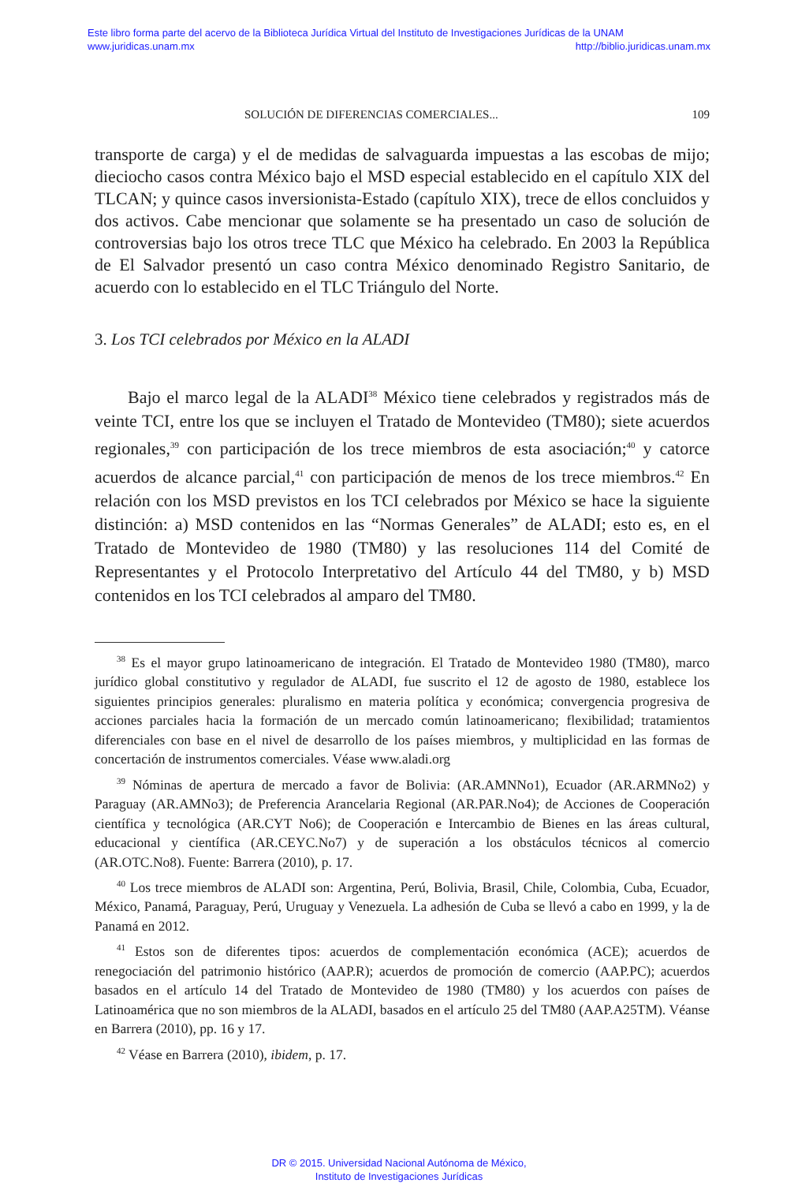Este libro forma parte del acervo de la Biblioteca Jurídica Virtual del Instituto de Investigaciones Jurídicas de la UNAM
www.juridicas.unam.mx http://biblio.juridicas.unam.mx
SOLUCIÓN DE DIFERENCIAS COMERCIALES... 109
transporte de carga) y el de medidas de salvaguarda impuestas a las escobas de mijo; dieciocho casos contra México bajo el MSD especial establecido en el capítulo XIX del TLCAN; y quince casos inversionista-Estado (capítulo XIX), trece de ellos concluidos y dos activos. Cabe mencionar que solamente se ha presentado un caso de solución de controversias bajo los otros trece TLC que México ha celebrado. En 2003 la República de El Salvador presentó un caso contra México denominado Registro Sanitario, de acuerdo con lo establecido en el TLC Triángulo del Norte.
3. Los TCI celebrados por México en la ALADI
Bajo el marco legal de la ALADI<sup>38</sup> México tiene celebrados y registrados más de veinte TCI, entre los que se incluyen el Tratado de Montevideo (TM80); siete acuerdos regionales,<sup>39</sup> con participación de los trece miembros de esta asociación;<sup>40</sup> y catorce acuerdos de alcance parcial,<sup>41</sup> con participación de menos de los trece miembros.<sup>42</sup> En relación con los MSD previstos en los TCI celebrados por México se hace la siguiente distinción: a) MSD contenidos en las “Normas Generales” de ALADI; esto es, en el Tratado de Montevideo de 1980 (TM80) y las resoluciones 114 del Comité de Representantes y el Protocolo Interpretativo del Artículo 44 del TM80, y b) MSD contenidos en los TCI celebrados al amparo del TM80.
<sup>38</sup> Es el mayor grupo latinoamericano de integración. El Tratado de Montevideo 1980 (TM80), marco jurídico global constitutivo y regulador de ALADI, fue suscrito el 12 de agosto de 1980, establece los siguientes principios generales: pluralismo en materia política y económica; convergencia progresiva de acciones parciales hacia la formación de un mercado común latinoamericano; flexibilidad; tratamientos diferenciales con base en el nivel de desarrollo de los países miembros, y multiplicidad en las formas de concertación de instrumentos comerciales. Véase www.aladi.org
<sup>39</sup> Nóminas de apertura de mercado a favor de Bolivia: (AR.AMNNo1), Ecuador (AR.ARMNo2) y Paraguay (AR.AMNo3); de Preferencia Arancelaria Regional (AR.PAR.No4); de Acciones de Cooperación científica y tecnológica (AR.CYT No6); de Cooperación e Intercambio de Bienes en las áreas cultural, educacional y científica (AR.CEYC.No7) y de superación a los obstáculos técnicos al comercio (AR.OTC.No8). Fuente: Barrera (2010), p. 17.
<sup>40</sup> Los trece miembros de ALADI son: Argentina, Perú, Bolivia, Brasil, Chile, Colombia, Cuba, Ecuador, México, Panamá, Paraguay, Perú, Uruguay y Venezuela. La adhesión de Cuba se llevó a cabo en 1999, y la de Panamá en 2012.
<sup>41</sup> Estos son de diferentes tipos: acuerdos de complementación económica (ACE); acuerdos de renegociación del patrimonio histórico (AAP.R); acuerdos de promoción de comercio (AAP.PC); acuerdos basados en el artículo 14 del Tratado de Montevideo de 1980 (TM80) y los acuerdos con países de Latinoamérica que no son miembros de la ALADI, basados en el artículo 25 del TM80 (AAP.A25TM). Véanse en Barrera (2010), pp. 16 y 17.
<sup>42</sup> Véase en Barrera (2010), ibidem, p. 17.
DR © 2015. Universidad Nacional Autónoma de México,
Instituto de Investigaciones Jurídicas